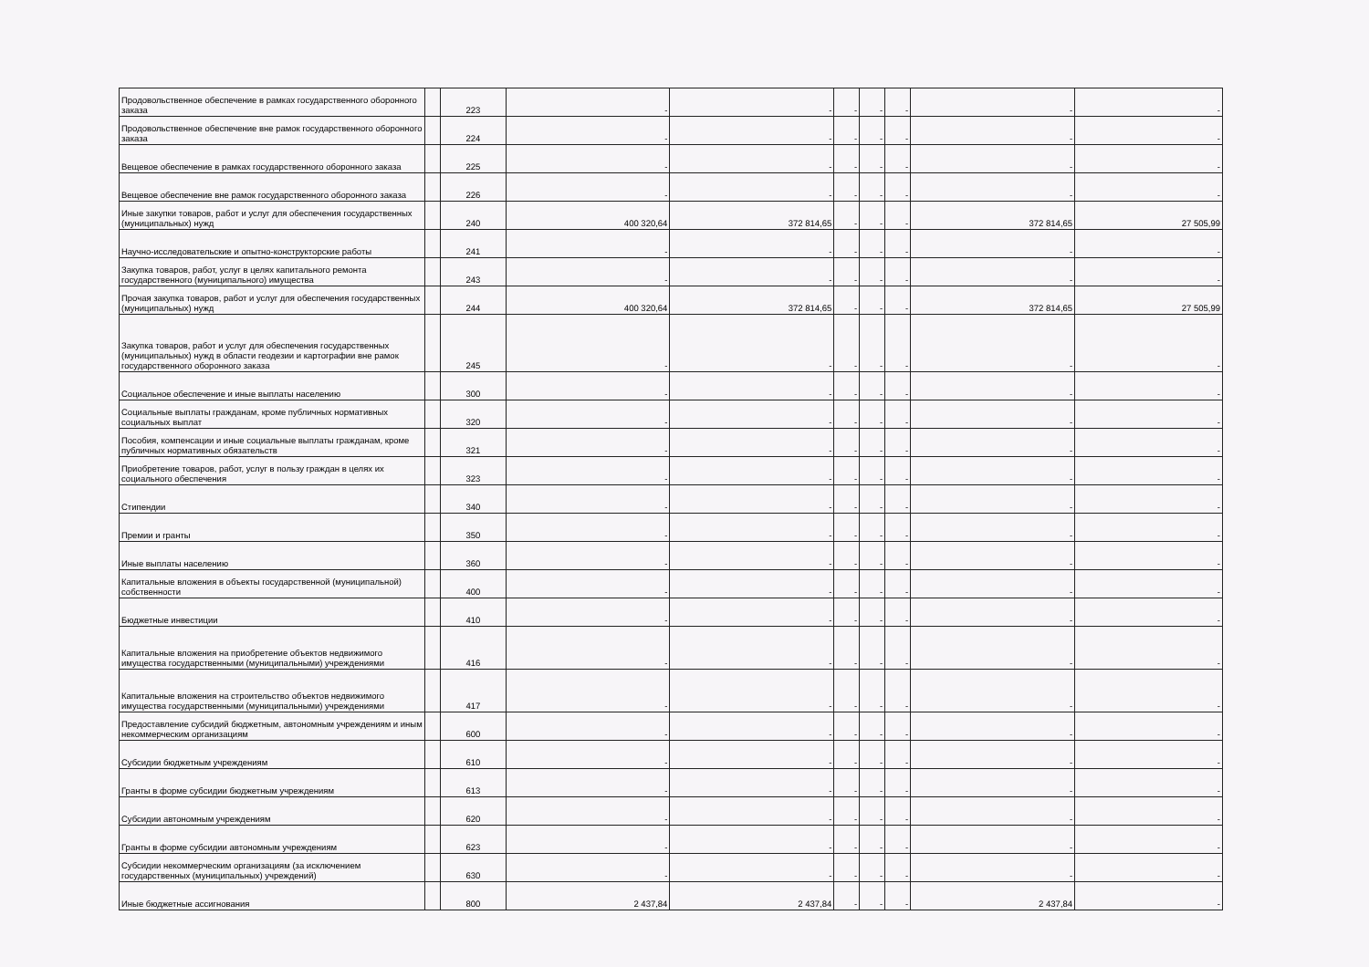| Продовольственное обеспечение в рамках государственного оборонного заказа | | 223 | - | - | - | - | - | - | - |
| Продовольственное обеспечение вне рамок государственного оборонного заказа | | 224 | - | - | - | - | - | - | - |
| Вещевое обеспечение в рамках государственного оборонного заказа | | 225 | - | - | - | - | - | - | - |
| Вещевое обеспечение вне рамок государственного оборонного заказа | | 226 | - | - | - | - | - | - | - |
| Иные закупки товаров, работ и услуг для обеспечения государственных (муниципальных) нужд | | 240 | 400 320,64 | 372 814,65 | - | - | - | 372 814,65 | 27 505,99 |
| Научно-исследовательские и опытно-конструкторские работы | | 241 | - | - | - | - | - | - | - |
| Закупка товаров, работ, услуг в целях капитального ремонта государственного (муниципального) имущества | | 243 | - | - | - | - | - | - | - |
| Прочая закупка товаров, работ и услуг для обеспечения государственных (муниципальных) нужд | | 244 | 400 320,64 | 372 814,65 | - | - | - | 372 814,65 | 27 505,99 |
| Закупка товаров, работ и услуг для обеспечения государственных (муниципальных) нужд в области геодезии и картографии вне рамок государственного оборонного заказа | | 245 | - | - | - | - | - | - | - |
| Социальное обеспечение и иные выплаты населению | | 300 | - | - | - | - | - | - | - |
| Социальные выплаты гражданам, кроме публичных нормативных социальных выплат | | 320 | - | - | - | - | - | - | - |
| Пособия, компенсации и иные социальные выплаты гражданам, кроме публичных нормативных обязательств | | 321 | - | - | - | - | - | - | - |
| Приобретение товаров, работ, услуг в пользу граждан в целях их социального обеспечения | | 323 | - | - | - | - | - | - | - |
| Стипендии | | 340 | - | - | - | - | - | - | - |
| Премии и гранты | | 350 | - | - | - | - | - | - | - |
| Иные выплаты населению | | 360 | - | - | - | - | - | - | - |
| Капитальные вложения в объекты государственной (муниципальной) собственности | | 400 | - | - | - | - | - | - | - |
| Бюджетные инвестиции | | 410 | - | - | - | - | - | - | - |
| Капитальные вложения на приобретение объектов недвижимого имущества государственными (муниципальными) учреждениями | | 416 | - | - | - | - | - | - | - |
| Капитальные вложения на строительство объектов недвижимого имущества государственными (муниципальными) учреждениями | | 417 | - | - | - | - | - | - | - |
| Предоставление субсидий бюджетным, автономным учреждениям и иным некоммерческим организациям | | 600 | - | - | - | - | - | - | - |
| Субсидии бюджетным учреждениям | | 610 | - | - | - | - | - | - | - |
| Гранты в форме субсидии бюджетным учреждениям | | 613 | - | - | - | - | - | - | - |
| Субсидии автономным учреждениям | | 620 | - | - | - | - | - | - | - |
| Гранты в форме субсидии автономным учреждениям | | 623 | - | - | - | - | - | - | - |
| Субсидии некоммерческим организациям (за исключением государственных (муниципальных) учреждений) | | 630 | - | - | - | - | - | - | - |
| Иные бюджетные ассигнования | | 800 | 2 437,84 | 2 437,84 | - | - | - | 2 437,84 | - |